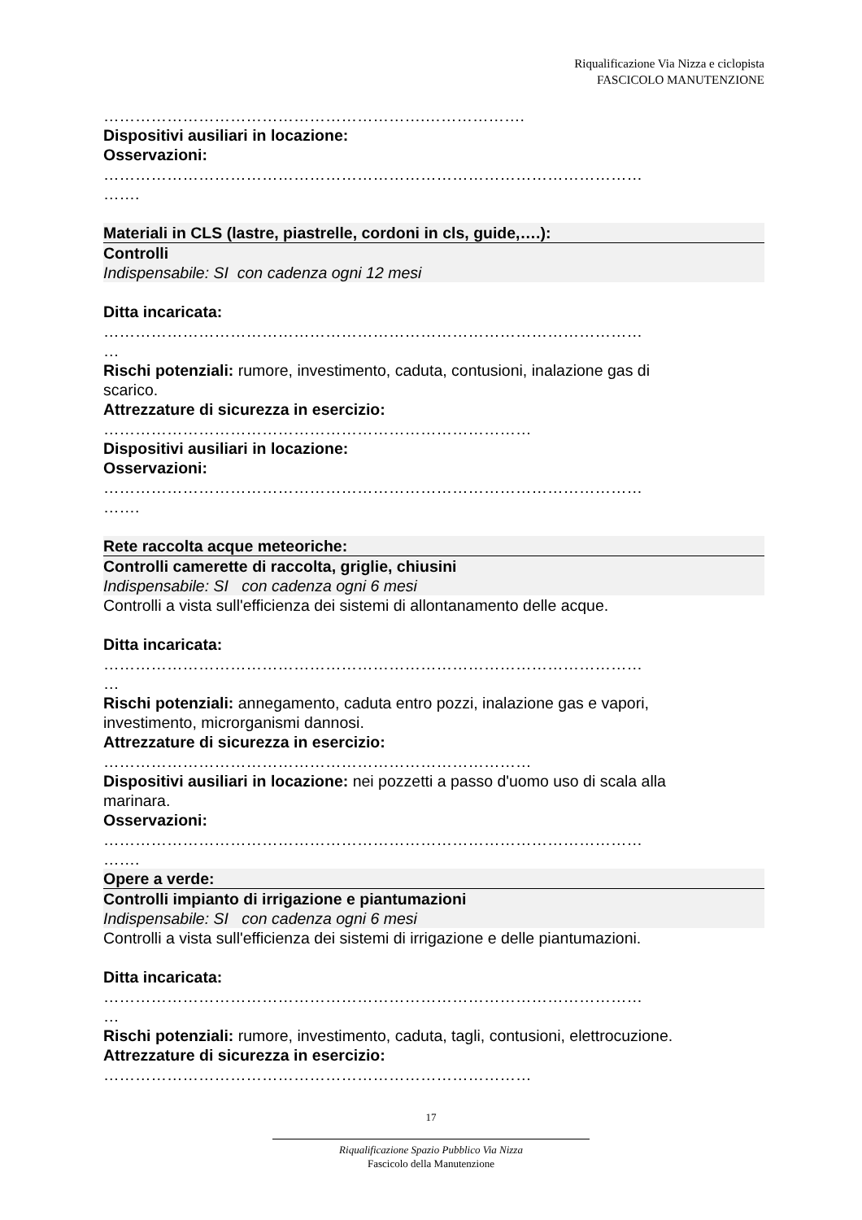Riqualificazione Via Nizza e ciclopista
FASCICOLO MANUTENZIONE
…………………………………………………….……………….
Dispositivi ausiliari in locazione:
Osservazioni:
…………………………………………………………………………………………
…….
Materiali in CLS (lastre, piastrelle, cordoni in cls, guide,….):
Controlli
Indispensabile: SI con cadenza ogni 12 mesi
Ditta incaricata:
…………………………………………………………………………………………
…
Rischi potenziali: rumore, investimento, caduta, contusioni, inalazione gas di
scarico.
Attrezzature di sicurezza in esercizio:
………………………………………………………………………
Dispositivi ausiliari in locazione:
Osservazioni:
…………………………………………………………………………………………
…….
Rete raccolta acque meteoriche:
Controlli camerette di raccolta, griglie, chiusini
Indispensabile: SI con cadenza ogni 6 mesi
Controlli a vista sull'efficienza dei sistemi di allontanamento delle acque.
Ditta incaricata:
…………………………………………………………………………………………
…
Rischi potenziali: annegamento, caduta entro pozzi, inalazione gas e vapori,
investimento, microrganismi dannosi.
Attrezzature di sicurezza in esercizio:
………………………………………………………………………
Dispositivi ausiliari in locazione: nei pozzetti a passo d'uomo uso di scala alla
marinara.
Osservazioni:
…………………………………………………………………………………………
…….
Opere a verde:
Controlli impianto di irrigazione e piantumazioni
Indispensabile: SI con cadenza ogni 6 mesi
Controlli a vista sull'efficienza dei sistemi di irrigazione e delle piantumazioni.
Ditta incaricata:
…………………………………………………………………………………………
…
Rischi potenziali: rumore, investimento, caduta, tagli, contusioni, elettrocuzione.
Attrezzature di sicurezza in esercizio:
………………………………………………………………………
17
Riqualificazione Spazio Pubblico Via Nizza
Fascicolo della Manutenzione